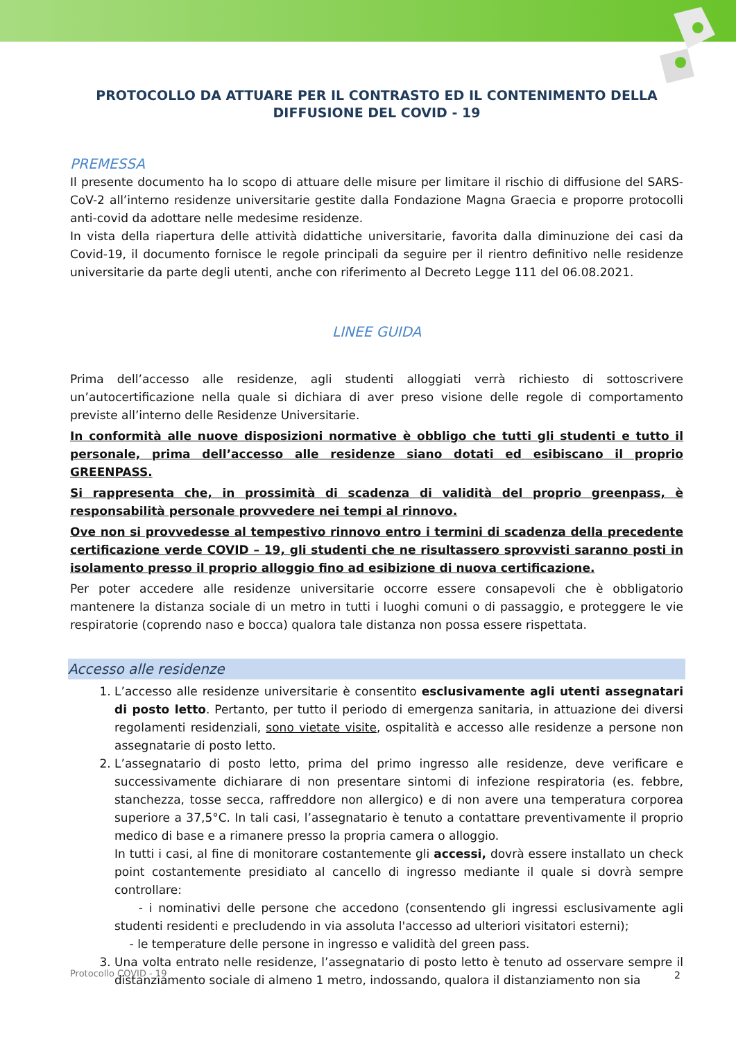PROTOCOLLO DA ATTUARE PER IL CONTRASTO ED IL CONTENIMENTO DELLA DIFFUSIONE DEL COVID - 19
PREMESSA
Il presente documento ha lo scopo di attuare delle misure per limitare il rischio di diffusione del SARS-CoV-2 all’interno residenze universitarie gestite dalla Fondazione Magna Graecia e proporre protocolli anti-covid da adottare nelle medesime residenze.
In vista della riapertura delle attività didattiche universitarie, favorita dalla diminuzione dei casi da Covid-19, il documento fornisce le regole principali da seguire per il rientro definitivo nelle residenze universitarie da parte degli utenti, anche con riferimento al Decreto Legge 111 del 06.08.2021.
LINEE GUIDA
Prima dell’accesso alle residenze, agli studenti alloggiati verrà richiesto di sottoscrivere un’autocertificazione nella quale si dichiara di aver preso visione delle regole di comportamento previste all’interno delle Residenze Universitarie.
In conformità alle nuove disposizioni normative è obbligo che tutti gli studenti e tutto il personale, prima dell’accesso alle residenze siano dotati ed esibiscano il proprio GREENPASS.
Si rappresenta che, in prossimità di scadenza di validità del proprio greenpass, è responsabilità personale provvedere nei tempi al rinnovo.
Ove non si provvedesse al tempestivo rinnovo entro i termini di scadenza della precedente certificazione verde COVID – 19, gli studenti che ne risultassero sprovvisti saranno posti in isolamento presso il proprio alloggio fino ad esibizione di nuova certificazione.
Per poter accedere alle residenze universitarie occorre essere consapevoli che è obbligatorio mantenere la distanza sociale di un metro in tutti i luoghi comuni o di passaggio, e proteggere le vie respiratorie (coprendo naso e bocca) qualora tale distanza non possa essere rispettata.
Accesso alle residenze
1. L’accesso alle residenze universitarie è consentito esclusivamente agli utenti assegnatari di posto letto. Pertanto, per tutto il periodo di emergenza sanitaria, in attuazione dei diversi regolamenti residenziali, sono vietate visite, ospitalità e accesso alle residenze a persone non assegnatarie di posto letto.
2. L’assegnatario di posto letto, prima del primo ingresso alle residenze, deve verificare e successivamente dichiarare di non presentare sintomi di infezione respiratoria (es. febbre, stanchezza, tosse secca, raffreddore non allergico) e di non avere una temperatura corporea superiore a 37,5°C. In tali casi, l’assegnatario è tenuto a contattare preventivamente il proprio medico di base e a rimanere presso la propria camera o alloggio.
In tutti i casi, al fine di monitorare costantemente gli accessi, dovrà essere installato un check point costantemente presidiato al cancello di ingresso mediante il quale si dovrà sempre controllare:
- i nominativi delle persone che accedono (consentendo gli ingressi esclusivamente agli studenti residenti e precludendo in via assoluta l'accesso ad ulteriori visitatori esterni);
- le temperature delle persone in ingresso e validità del green pass.
3. Una volta entrato nelle residenze, l’assegnatario di posto letto è tenuto ad osservare sempre il distanziamento sociale di almeno 1 metro, indossando, qualora il distanziamento non sia
Protocollo COVID - 19 2